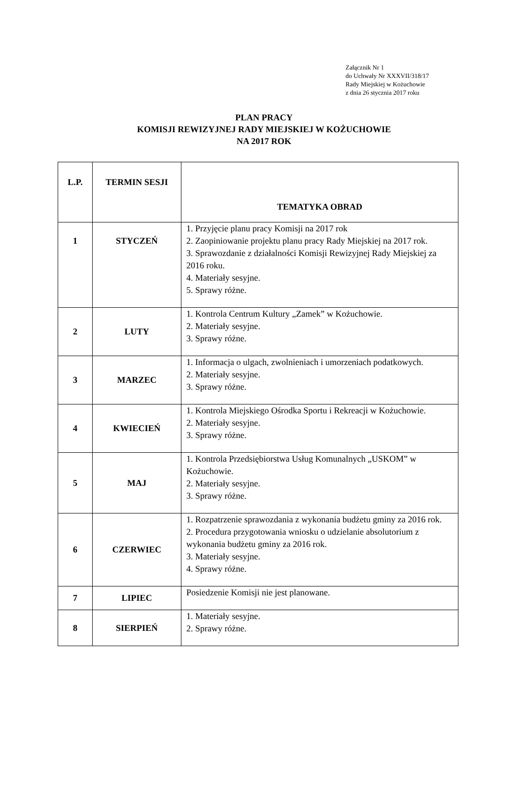Załącznik Nr 1
do Uchwały Nr XXXVII/318/17
Rady Miejskiej w Kożuchowie
z dnia 26 stycznia 2017 roku
PLAN PRACY
KOMISJI REWIZYJNEJ RADY MIEJSKIEJ W KOŻUCHOWIE
NA 2017 ROK
| L.P. | TERMIN SESJI | TEMATYKA OBRAD |
| --- | --- | --- |
| 1 | STYCZEŃ | 1. Przyjęcie planu pracy Komisji na 2017 rok 2. Zaopiniowanie projektu planu pracy Rady Miejskiej na 2017 rok. 3. Sprawozdanie z działalności Komisji Rewizyjnej Rady Miejskiej za 2016 roku. 4. Materiały sesyjne. 5. Sprawy różne. |
| 2 | LUTY | 1. Kontrola Centrum Kultury „Zamek” w Kożuchowie. 2. Materiały sesyjne. 3. Sprawy różne. |
| 3 | MARZEC | 1. Informacja o ulgach, zwolnieniach i umorzeniach podatkowych. 2. Materiały sesyjne. 3. Sprawy różne. |
| 4 | KWIECIEŃ | 1. Kontrola Miejskiego Ośrodka Sportu i Rekreacji w Kożuchowie. 2. Materiały sesyjne. 3. Sprawy różne. |
| 5 | MAJ | 1. Kontrola Przedsiębiorstwa Usług Komunalnych „USKOM” w Kożuchowie. 2. Materiały sesyjne. 3. Sprawy różne. |
| 6 | CZERWIEC | 1. Rozpatrzenie sprawozdania z wykonania budżetu gminy za 2016 rok. 2. Procedura przygotowania wniosku o udzielanie absolutorium z wykonania budżetu gminy za 2016 rok. 3. Materiały sesyjne. 4. Sprawy różne. |
| 7 | LIPIEC | Posiedzenie Komisji nie jest planowane. |
| 8 | SIERPIEŃ | 1. Materiały sesyjne. 2. Sprawy różne. |